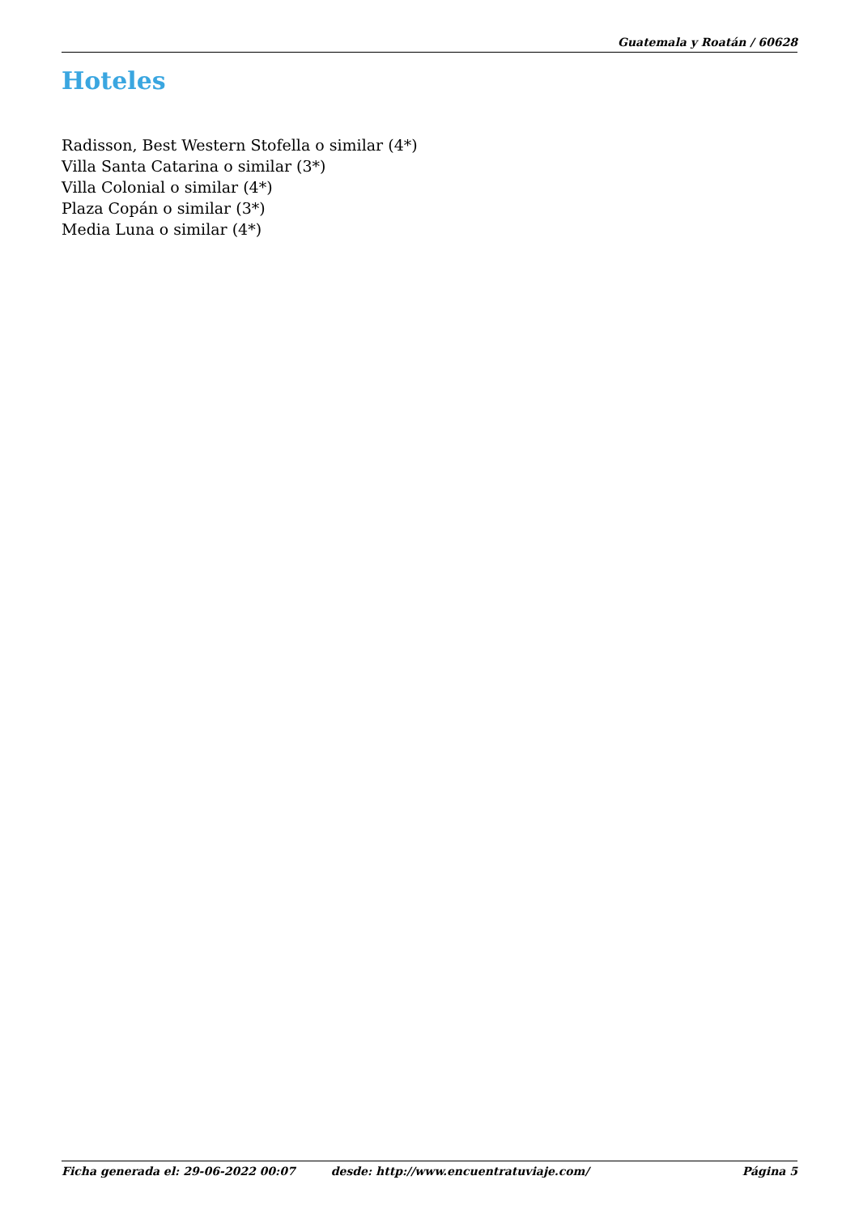Guatemala y Roatán / 60628
Hoteles
Radisson, Best Western Stofella o similar (4*)
Villa Santa Catarina o similar (3*)
Villa Colonial o similar (4*)
Plaza Copán o similar (3*)
Media Luna o similar (4*)
Ficha generada el: 29-06-2022 00:07 desde: http://www.encuentratuviaje.com/ Página 5